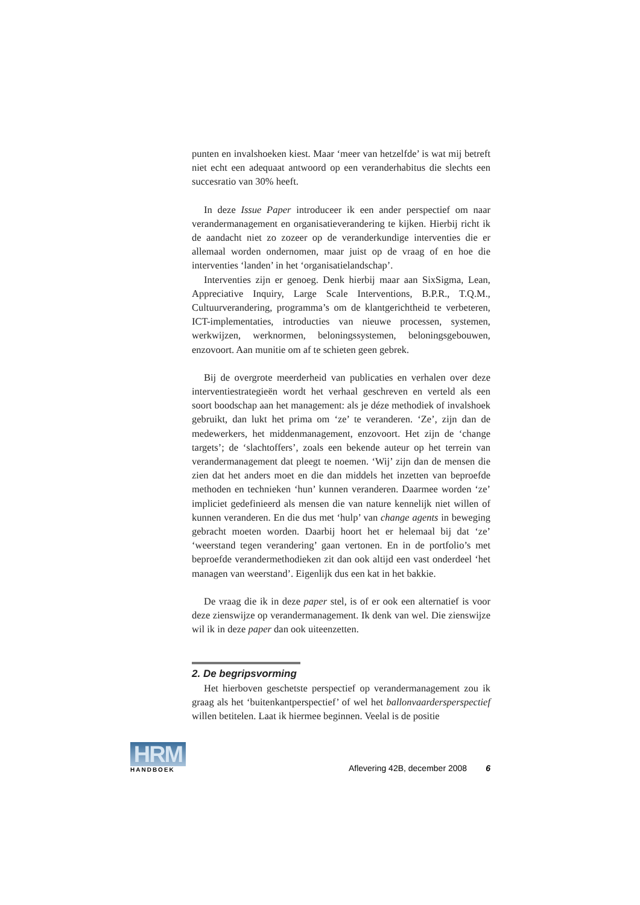punten en invalshoeken kiest. Maar ‘meer van hetzelfde’ is wat mij betreft niet echt een adequaat antwoord op een veranderhabitus die slechts een succesratio van 30% heeft.
In deze Issue Paper introduceer ik een ander perspectief om naar verandermanagement en organisatieverandering te kijken. Hierbij richt ik de aandacht niet zo zozeer op de veranderkundige interventies die er allemaal worden ondernomen, maar juist op de vraag of en hoe die interventies ‘landen’ in het ‘organisatielandschap’.
Interventies zijn er genoeg. Denk hierbij maar aan SixSigma, Lean, Appreciative Inquiry, Large Scale Interventions, B.P.R., T.Q.M., Cultuurverandering, programma’s om de klantgerichtheid te verbeteren, ICT-implementaties, introducties van nieuwe processen, systemen, werkwijzen, werknormen, beloningssystemen, beloningsgebouwen, enzovoort. Aan munitie om af te schieten geen gebrek.
Bij de overgrote meerderheid van publicaties en verhalen over deze interventiestrategieën wordt het verhaal geschreven en verteld als een soort boodschap aan het management: als je déze methodiek of invalshoek gebruikt, dan lukt het prima om ‘ze’ te veranderen. ‘Ze’, zijn dan de medewerkers, het middenmanagement, enzovoort. Het zijn de ‘change targets’; de ‘slachtoffers’, zoals een bekende auteur op het terrein van verandermanagement dat pleegt te noemen. ‘Wij’ zijn dan de mensen die zien dat het anders moet en die dan middels het inzetten van beproefde methoden en technieken ‘hun’ kunnen veranderen. Daarmee worden ‘ze’ impliciet gedefinieerd als mensen die van nature kennelijk niet willen of kunnen veranderen. En die dus met ‘hulp’ van change agents in beweging gebracht moeten worden. Daarbij hoort het er helemaal bij dat ‘ze’ ‘weerstand tegen verandering’ gaan vertonen. En in de portfolio’s met beproefde verandermethodieken zit dan ook altijd een vast onderdeel ‘het managen van weerstand’. Eigenlijk dus een kat in het bakkie.
De vraag die ik in deze paper stel, is of er ook een alternatief is voor deze zienswijze op verandermanagement. Ik denk van wel. Die zienswijze wil ik in deze paper dan ook uiteenzetten.
2. De begripsvorming
Het hierboven geschetste perspectief op verandermanagement zou ik graag als het ‘buitenkantperspectief’ of wel het ballonvaardersperspectief willen betitelen. Laat ik hiermee beginnen. Veelal is de positie
HRM
HANDBOEK
Aflevering 42B, december 2008 6